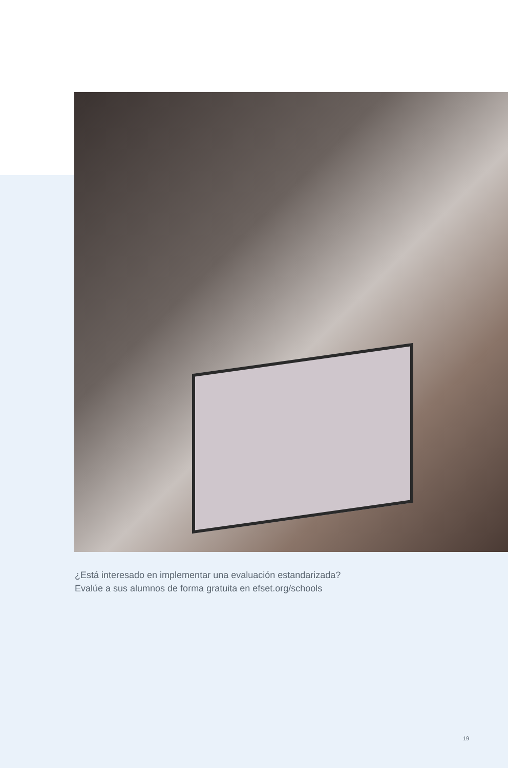¿Está interesado en implementar una evaluación estandarizada?
Evalúe a sus alumnos de forma gratuita en efset.org/schools
19